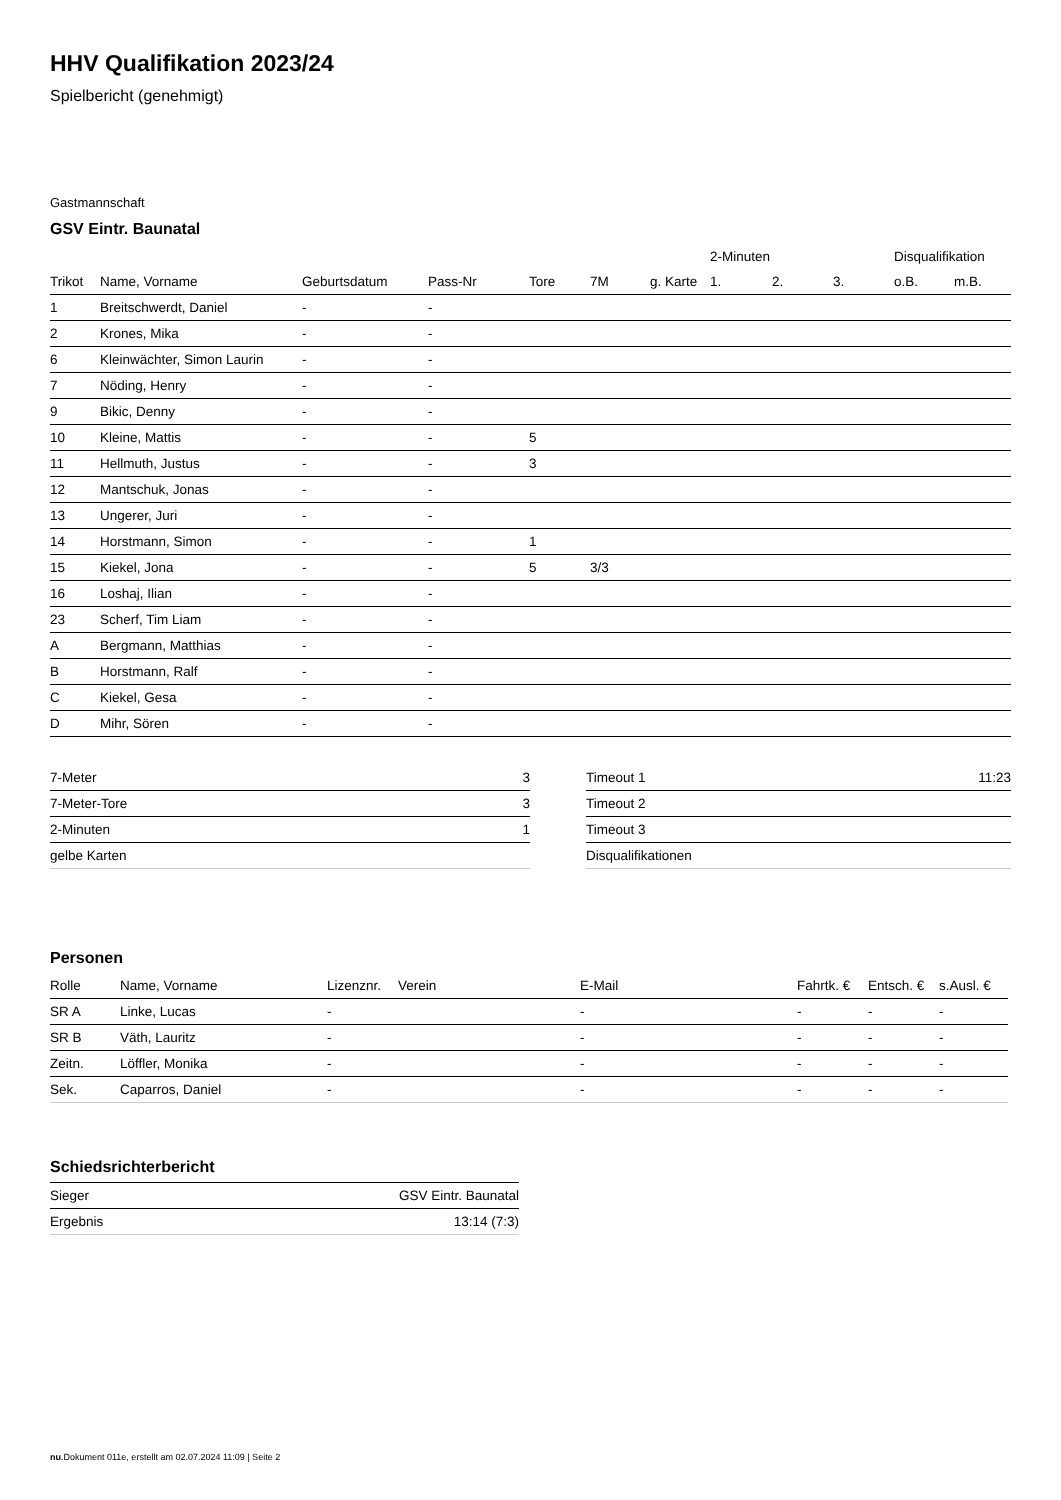HHV Qualifikation 2023/24
Spielbericht (genehmigt)
Gastmannschaft
GSV Eintr. Baunatal
| | | | | | | | 2-Minuten | | | Disqualifikation | |
| --- | --- | --- | --- | --- | --- | --- | --- | --- | --- | --- | --- |
| Trikot | Name, Vorname | Geburtsdatum | Pass-Nr | Tore | 7M | g. Karte | 1. | 2. | 3. | o.B. | m.B. |
| 1 | Breitschwerdt, Daniel | - | - | | | | | | | | |
| 2 | Krones, Mika | - | - | | | | | | | | |
| 6 | Kleinwächter, Simon Laurin | - | - | | | | | | | | |
| 7 | Nöding, Henry | - | - | | | | | | | | |
| 9 | Bikic, Denny | - | - | | | | | | | | |
| 10 | Kleine, Mattis | - | - | 5 | | | | | | | |
| 11 | Hellmuth, Justus | - | - | 3 | | | | | | | |
| 12 | Mantschuk, Jonas | - | - | | | | | | | | |
| 13 | Ungerer, Juri | - | - | | | | | | | | |
| 14 | Horstmann, Simon | - | - | 1 | | | | | | | |
| 15 | Kiekel, Jona | - | - | 5 | 3/3 | | | | | | |
| 16 | Loshaj, Ilian | - | - | | | | | | | | |
| 23 | Scherf, Tim Liam | - | - | | | | | | | | |
| A | Bergmann, Matthias | - | - | | | | | | | | |
| B | Horstmann, Ralf | - | - | | | | | | | | |
| C | Kiekel, Gesa | - | - | | | | | | | | |
| D | Mihr, Sören | - | - | | | | | | | | |
| 7-Meter | 3 |
| 7-Meter-Tore | 3 |
| 2-Minuten | 1 |
| gelbe Karten | |
| Timeout 1 | 11:23 |
| Timeout 2 | |
| Timeout 3 | |
| Disqualifikationen | |
Personen
| Rolle | Name, Vorname | Lizenznr. | Verein | E-Mail | Fahrtk. € | Entsch. € | s.Ausl. € |
| --- | --- | --- | --- | --- | --- | --- | --- |
| SR A | Linke, Lucas | - | | - | - | - | - |
| SR B | Väth, Lauritz | - | | - | - | - | - |
| Zeitn. | Löffler, Monika | - | | - | - | - | - |
| Sek. | Caparros, Daniel | - | | - | - | - | - |
Schiedsrichterbericht
| Sieger | GSV Eintr. Baunatal |
| Ergebnis | 13:14 (7:3) |
nu.Dokument 011e, erstellt am 02.07.2024 11:09 | Seite 2